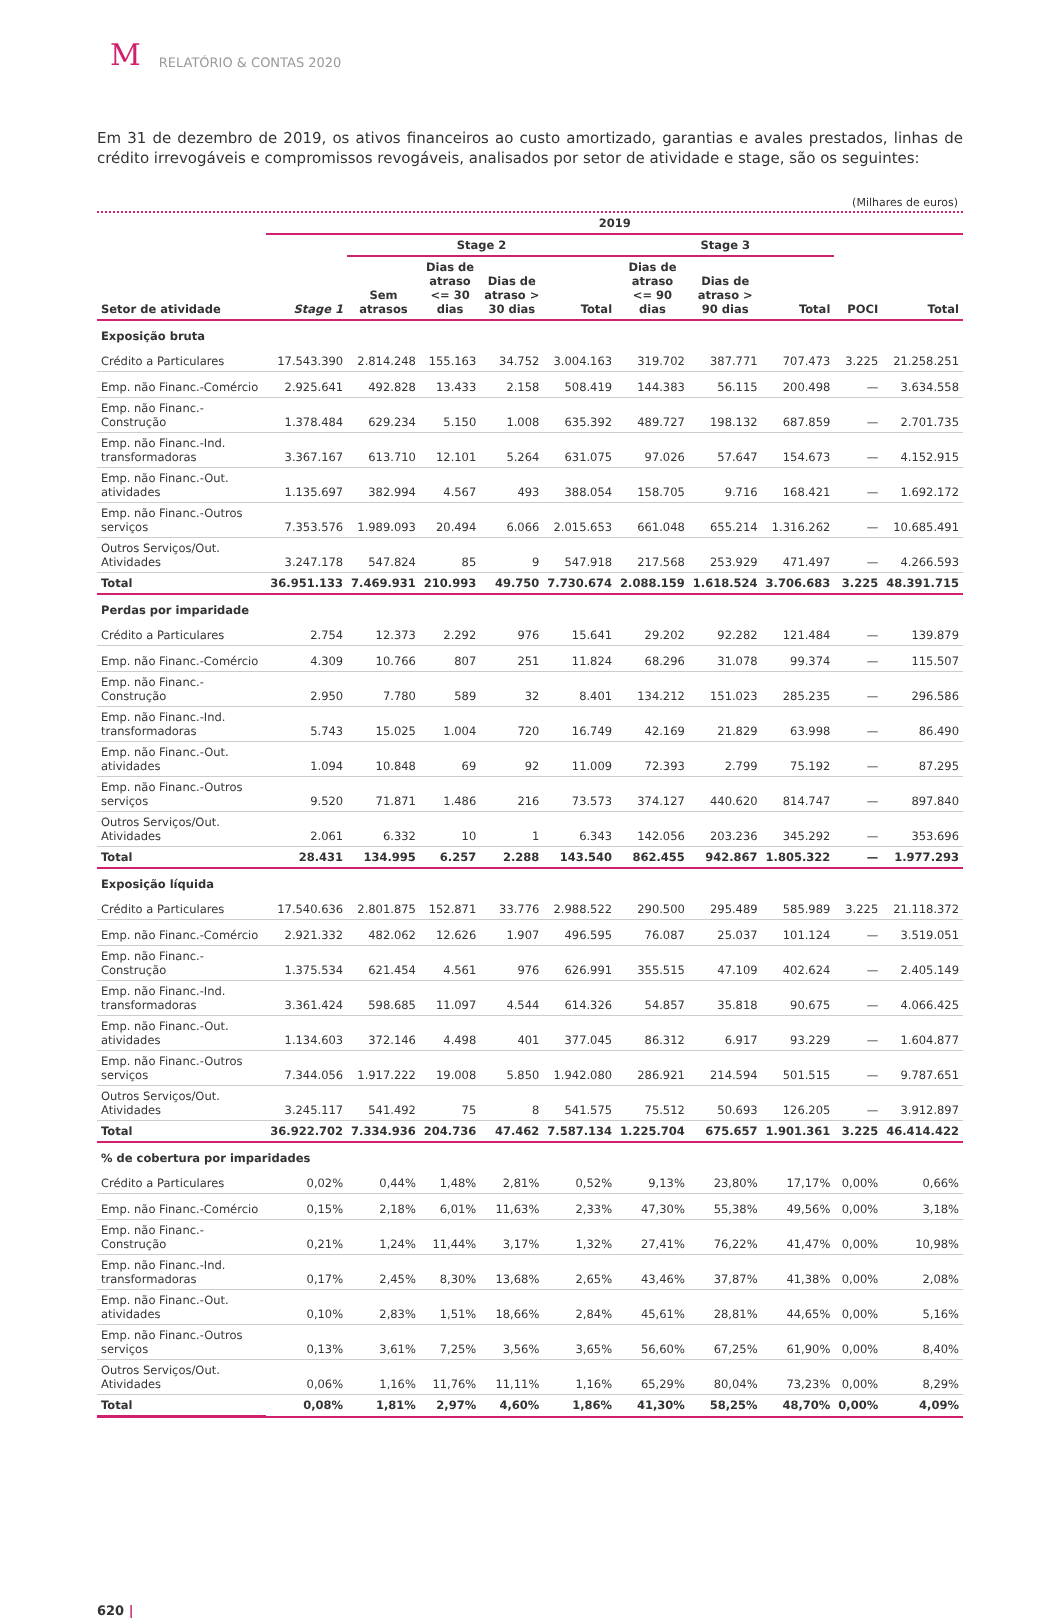M RELATÓRIO & CONTAS 2020
Em 31 de dezembro de 2019, os ativos financeiros ao custo amortizado, garantias e avales prestados, linhas de crédito irrevogáveis e compromissos revogáveis, analisados por setor de atividade e stage, são os seguintes:
(Milhares de euros)
| | 2019 | | | | | | | | | |
| --- | --- | --- | --- | --- | --- | --- | --- | --- | --- | --- |
| | | Stage 2 | | | | Stage 3 | | | | |
| Setor de atividade | Stage 1 | Sem atrasos | Dias de atraso <= 30 dias | Dias de atraso > 30 dias | Total | Dias de atraso <= 90 dias | Dias de atraso > 90 dias | Total | POCI | Total |
| Exposição bruta | | | | | | | | | | |
| Crédito a Particulares | 17.543.390 | 2.814.248 | 155.163 | 34.752 | 3.004.163 | 319.702 | 387.771 | 707.473 | 3.225 | 21.258.251 |
| Emp. não Financ.-Comércio | 2.925.641 | 492.828 | 13.433 | 2.158 | 508.419 | 144.383 | 56.115 | 200.498 | — | 3.634.558 |
| Emp. não Financ.-Construção | 1.378.484 | 629.234 | 5.150 | 1.008 | 635.392 | 489.727 | 198.132 | 687.859 | — | 2.701.735 |
| Emp. não Financ.-Ind. transformadoras | 3.367.167 | 613.710 | 12.101 | 5.264 | 631.075 | 97.026 | 57.647 | 154.673 | — | 4.152.915 |
| Emp. não Financ.-Out. atividades | 1.135.697 | 382.994 | 4.567 | 493 | 388.054 | 158.705 | 9.716 | 168.421 | — | 1.692.172 |
| Emp. não Financ.-Outros serviços | 7.353.576 | 1.989.093 | 20.494 | 6.066 | 2.015.653 | 661.048 | 655.214 | 1.316.262 | — | 10.685.491 |
| Outros Serviços/Out. Atividades | 3.247.178 | 547.824 | 85 | 9 | 547.918 | 217.568 | 253.929 | 471.497 | — | 4.266.593 |
| Total | 36.951.133 | 7.469.931 | 210.993 | 49.750 | 7.730.674 | 2.088.159 | 1.618.524 | 3.706.683 | 3.225 | 48.391.715 |
| Perdas por imparidade | | | | | | | | | | |
| Crédito a Particulares | 2.754 | 12.373 | 2.292 | 976 | 15.641 | 29.202 | 92.282 | 121.484 | — | 139.879 |
| Emp. não Financ.-Comércio | 4.309 | 10.766 | 807 | 251 | 11.824 | 68.296 | 31.078 | 99.374 | — | 115.507 |
| Emp. não Financ.-Construção | 2.950 | 7.780 | 589 | 32 | 8.401 | 134.212 | 151.023 | 285.235 | — | 296.586 |
| Emp. não Financ.-Ind. transformadoras | 5.743 | 15.025 | 1.004 | 720 | 16.749 | 42.169 | 21.829 | 63.998 | — | 86.490 |
| Emp. não Financ.-Out. atividades | 1.094 | 10.848 | 69 | 92 | 11.009 | 72.393 | 2.799 | 75.192 | — | 87.295 |
| Emp. não Financ.-Outros serviços | 9.520 | 71.871 | 1.486 | 216 | 73.573 | 374.127 | 440.620 | 814.747 | — | 897.840 |
| Outros Serviços/Out. Atividades | 2.061 | 6.332 | 10 | 1 | 6.343 | 142.056 | 203.236 | 345.292 | — | 353.696 |
| Total | 28.431 | 134.995 | 6.257 | 2.288 | 143.540 | 862.455 | 942.867 | 1.805.322 | — | 1.977.293 |
| Exposição líquida | | | | | | | | | | |
| Crédito a Particulares | 17.540.636 | 2.801.875 | 152.871 | 33.776 | 2.988.522 | 290.500 | 295.489 | 585.989 | 3.225 | 21.118.372 |
| Emp. não Financ.-Comércio | 2.921.332 | 482.062 | 12.626 | 1.907 | 496.595 | 76.087 | 25.037 | 101.124 | — | 3.519.051 |
| Emp. não Financ.-Construção | 1.375.534 | 621.454 | 4.561 | 976 | 626.991 | 355.515 | 47.109 | 402.624 | — | 2.405.149 |
| Emp. não Financ.-Ind. transformadoras | 3.361.424 | 598.685 | 11.097 | 4.544 | 614.326 | 54.857 | 35.818 | 90.675 | — | 4.066.425 |
| Emp. não Financ.-Out. atividades | 1.134.603 | 372.146 | 4.498 | 401 | 377.045 | 86.312 | 6.917 | 93.229 | — | 1.604.877 |
| Emp. não Financ.-Outros serviços | 7.344.056 | 1.917.222 | 19.008 | 5.850 | 1.942.080 | 286.921 | 214.594 | 501.515 | — | 9.787.651 |
| Outros Serviços/Out. Atividades | 3.245.117 | 541.492 | 75 | 8 | 541.575 | 75.512 | 50.693 | 126.205 | — | 3.912.897 |
| Total | 36.922.702 | 7.334.936 | 204.736 | 47.462 | 7.587.134 | 1.225.704 | 675.657 | 1.901.361 | 3.225 | 46.414.422 |
| % de cobertura por imparidades | | | | | | | | | | |
| Crédito a Particulares | 0,02% | 0,44% | 1,48% | 2,81% | 0,52% | 9,13% | 23,80% | 17,17% | 0,00% | 0,66% |
| Emp. não Financ.-Comércio | 0,15% | 2,18% | 6,01% | 11,63% | 2,33% | 47,30% | 55,38% | 49,56% | 0,00% | 3,18% |
| Emp. não Financ.-Construção | 0,21% | 1,24% | 11,44% | 3,17% | 1,32% | 27,41% | 76,22% | 41,47% | 0,00% | 10,98% |
| Emp. não Financ.-Ind. transformadoras | 0,17% | 2,45% | 8,30% | 13,68% | 2,65% | 43,46% | 37,87% | 41,38% | 0,00% | 2,08% |
| Emp. não Financ.-Out. atividades | 0,10% | 2,83% | 1,51% | 18,66% | 2,84% | 45,61% | 28,81% | 44,65% | 0,00% | 5,16% |
| Emp. não Financ.-Outros serviços | 0,13% | 3,61% | 7,25% | 3,56% | 3,65% | 56,60% | 67,25% | 61,90% | 0,00% | 8,40% |
| Outros Serviços/Out. Atividades | 0,06% | 1,16% | 11,76% | 11,11% | 1,16% | 65,29% | 80,04% | 73,23% | 0,00% | 8,29% |
| Total | 0,08% | 1,81% | 2,97% | 4,60% | 1,86% | 41,30% | 58,25% | 48,70% | 0,00% | 4,09% |
620 |